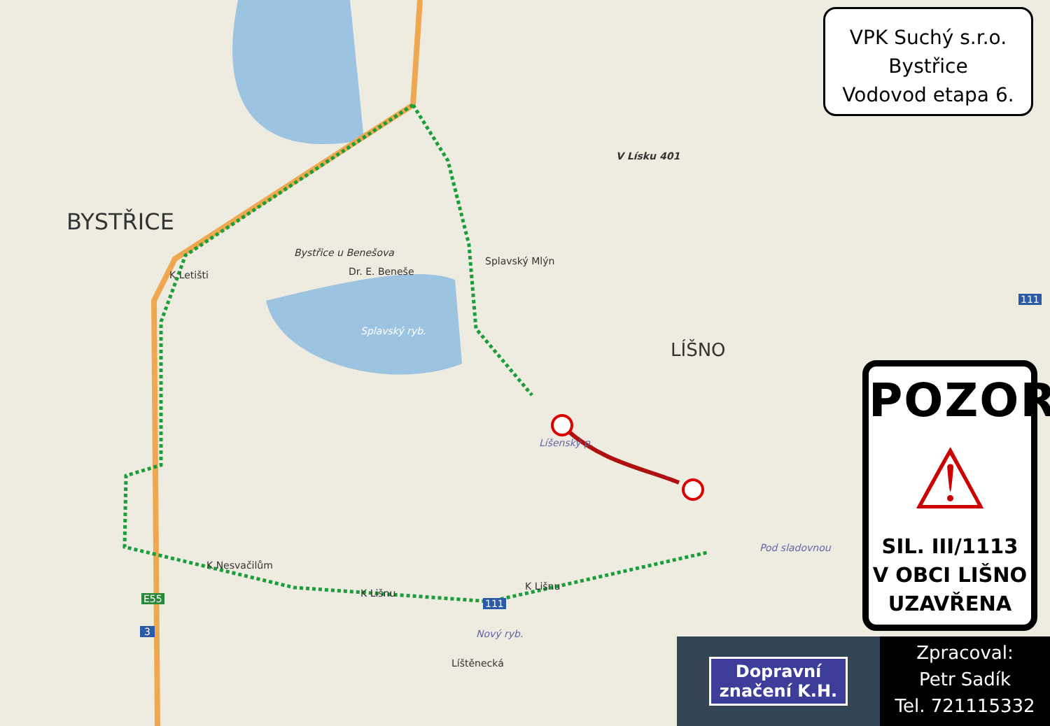BYSTŘICE
LÍŠNO
V Lísku 401
Bystřice u Benešova
Dr. E. Beneše
Splavský Mlýn
Splavský ryb.
K Letišti
K Nesvačilům
K Lišnu
K Lišnu
Nový ryb.
Pod sladovnou
Líšenský p.
Líštěnecká
E55
3
111
111
VPK Suchý s.r.o.
Bystřice
Vodovod etapa 6.
POZOR
⚠
SIL. III/1113
V OBCI LIŠNO
UZAVŘENA
Dopravní
značení K.H.
Zpracoval:
Petr Sadík
Tel. 721115332